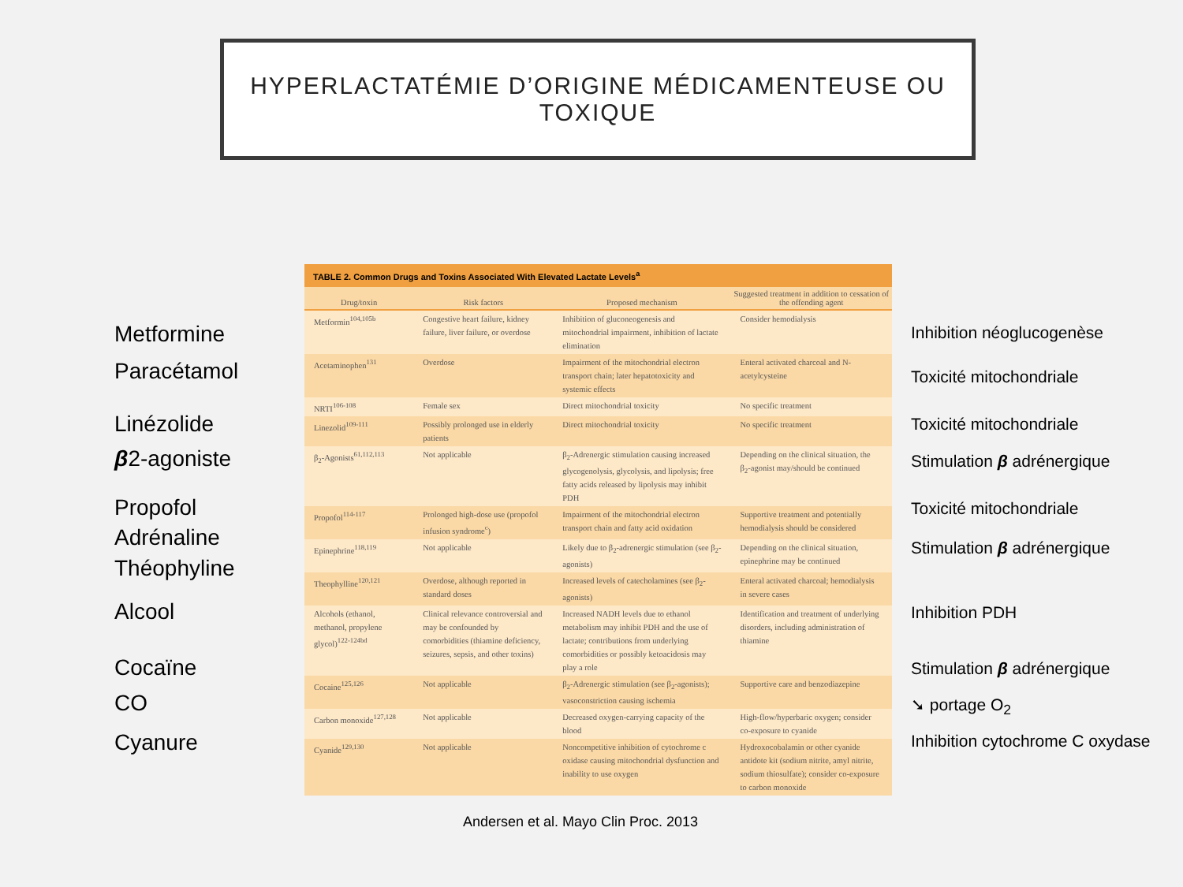HYPERLACTATÉMIE D’ORIGINE MÉDICAMENTEUSE OU
TOXIQUE
Metformine
Paracétamol
Linézolide
β2-agoniste
Propofol
Adrénaline
Théophyline
Alcool
Cocaïne
CO
Cyanure
TABLE 2. Common Drugs and Toxins Associated With Elevated Lactate Levels<sup>a</sup>
| Drug/toxin | Risk factors | Proposed mechanism | Suggested treatment in addition to cessation of the offending agent |
| --- | --- | --- | --- |
| Metformin<sup>104,105b</sup> | Congestive heart failure, kidney failure, liver failure, or overdose | Inhibition of gluconeogenesis and mitochondrial impairment, inhibition of lactate elimination | Consider hemodialysis |
| Acetaminophen<sup>131</sup> | Overdose | Impairment of the mitochondrial electron transport chain; later hepatotoxicity and systemic effects | Enteral activated charcoal and N-acetylcysteine |
| NRTI<sup>106-108</sup> | Female sex | Direct mitochondrial toxicity | No specific treatment |
| Linezolid<sup>109-111</sup> | Possibly prolonged use in elderly patients | Direct mitochondrial toxicity | No specific treatment |
| β<sub>2</sub>-Agonists<sup>61,112,113</sup> | Not applicable | β<sub>2</sub>-Adrenergic stimulation causing increased glycogenolysis, glycolysis, and lipolysis; free fatty acids released by lipolysis may inhibit PDH | Depending on the clinical situation, the β<sub>2</sub>-agonist may/should be continued |
| Propofol<sup>114-117</sup> | Prolonged high-dose use (propofol infusion syndrome<sup>c</sup>) | Impairment of the mitochondrial electron transport chain and fatty acid oxidation | Supportive treatment and potentially hemodialysis should be considered |
| Epinephrine<sup>118,119</sup> | Not applicable | Likely due to β<sub>2</sub>-adrenergic stimulation (see β<sub>2</sub>-agonists) | Depending on the clinical situation, epinephrine may be continued |
| Theophylline<sup>120,121</sup> | Overdose, although reported in standard doses | Increased levels of catecholamines (see β<sub>2</sub>-agonists) | Enteral activated charcoal; hemodialysis in severe cases |
| Alcohols (ethanol, methanol, propylene glycol)<sup>122-124bd</sup> | Clinical relevance controversial and may be confounded by comorbidities (thiamine deficiency, seizures, sepsis, and other toxins) | Increased NADH levels due to ethanol metabolism may inhibit PDH and the use of lactate; contributions from underlying comorbidities or possibly ketoacidosis may play a role | Identification and treatment of underlying disorders, including administration of thiamine |
| Cocaine<sup>125,126</sup> | Not applicable | β<sub>2</sub>-Adrenergic stimulation (see β<sub>2</sub>-agonists); vasoconstriction causing ischemia | Supportive care and benzodiazepine |
| Carbon monoxide<sup>127,128</sup> | Not applicable | Decreased oxygen-carrying capacity of the blood | High-flow/hyperbaric oxygen; consider co-exposure to cyanide |
| Cyanide<sup>129,130</sup> | Not applicable | Noncompetitive inhibition of cytochrome c oxidase causing mitochondrial dysfunction and inability to use oxygen | Hydroxocobalamin or other cyanide antidote kit (sodium nitrite, amyl nitrite, sodium thiosulfate); consider co-exposure to carbon monoxide |
Inhibition néoglucogenèse
Toxicité mitochondriale
Toxicité mitochondriale
Stimulation β adrénergique
Toxicité mitochondriale
Stimulation β adrénergique
Inhibition PDH
Stimulation β adrénergique
➘ portage O<sub>2</sub>
Inhibition cytochrome C oxydase
Andersen et al. Mayo Clin Proc. 2013